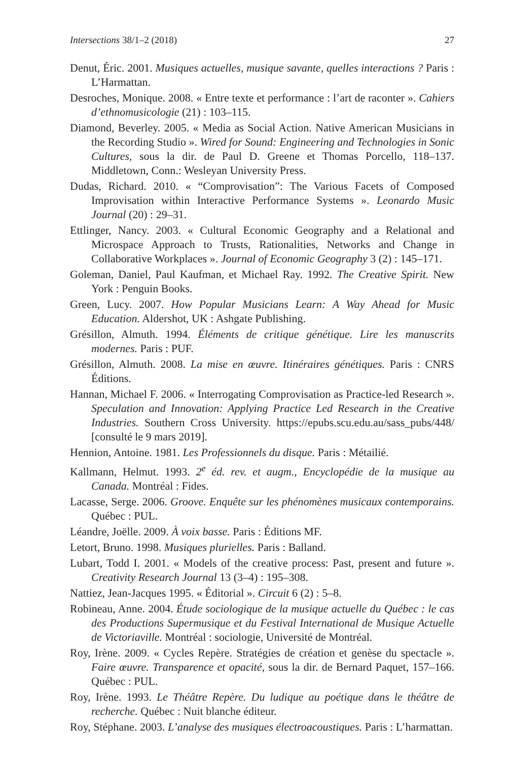Intersections 38/1–2 (2018) 27
Denut, Éric. 2001. Musiques actuelles, musique savante, quelles interactions ? Paris : L’Harmattan.
Desroches, Monique. 2008. « Entre texte et performance : l’art de raconter ». Cahiers d’ethnomusicologie (21) : 103–115.
Diamond, Beverley. 2005. « Media as Social Action. Native American Musicians in the Recording Studio ». Wired for Sound: Engineering and Technologies in Sonic Cultures, sous la dir. de Paul D. Greene et Thomas Porcello, 118–137. Middletown, Conn.: Wesleyan University Press.
Dudas, Richard. 2010. « “Comprovisation”: The Various Facets of Composed Improvisation within Interactive Performance Systems ». Leonardo Music Journal (20) : 29–31.
Ettlinger, Nancy. 2003. « Cultural Economic Geography and a Relational and Microspace Approach to Trusts, Rationalities, Networks and Change in Collaborative Workplaces ». Journal of Economic Geography 3 (2) : 145–171.
Goleman, Daniel, Paul Kaufman, et Michael Ray. 1992. The Creative Spirit. New York : Penguin Books.
Green, Lucy. 2007. How Popular Musicians Learn: A Way Ahead for Music Education. Aldershot, UK : Ashgate Publishing.
Grésillon, Almuth. 1994. Éléments de critique génétique. Lire les manuscrits modernes. Paris : PUF.
Grésillon, Almuth. 2008. La mise en œuvre. Itinéraires génétiques. Paris : CNRS Éditions.
Hannan, Michael F. 2006. « Interrogating Comprovisation as Practice-led Research ». Speculation and Innovation: Applying Practice Led Research in the Creative Industries. Southern Cross University. https://epubs.scu.edu.au/sass_pubs/448/ [consulté le 9 mars 2019].
Hennion, Antoine. 1981. Les Professionnels du disque. Paris : Métailié.
Kallmann, Helmut. 1993. 2<sup>e</sup> éd. rev. et augm., Encyclopédie de la musique au Canada. Montréal : Fides.
Lacasse, Serge. 2006. Groove. Enquête sur les phénomènes musicaux contemporains. Québec : PUL.
Léandre, Joëlle. 2009. À voix basse. Paris : Éditions MF.
Letort, Bruno. 1998. Musiques plurielles. Paris : Balland.
Lubart, Todd I. 2001. « Models of the creative process: Past, present and future ». Creativity Research Journal 13 (3–4) : 195–308.
Nattiez, Jean-Jacques 1995. « Éditorial ». Circuit 6 (2) : 5–8.
Robineau, Anne. 2004. Étude sociologique de la musique actuelle du Québec : le cas des Productions Supermusique et du Festival International de Musique Actuelle de Victoriaville. Montréal : sociologie, Université de Montréal.
Roy, Irène. 2009. « Cycles Repère. Stratégies de création et genèse du spectacle ». Faire œuvre. Transparence et opacité, sous la dir. de Bernard Paquet, 157–166. Québec : PUL.
Roy, Irène. 1993. Le Théâtre Repère. Du ludique au poétique dans le théâtre de recherche. Québec : Nuit blanche éditeur.
Roy, Stéphane. 2003. L’analyse des musiques électroacoustiques. Paris : L’harmattan.